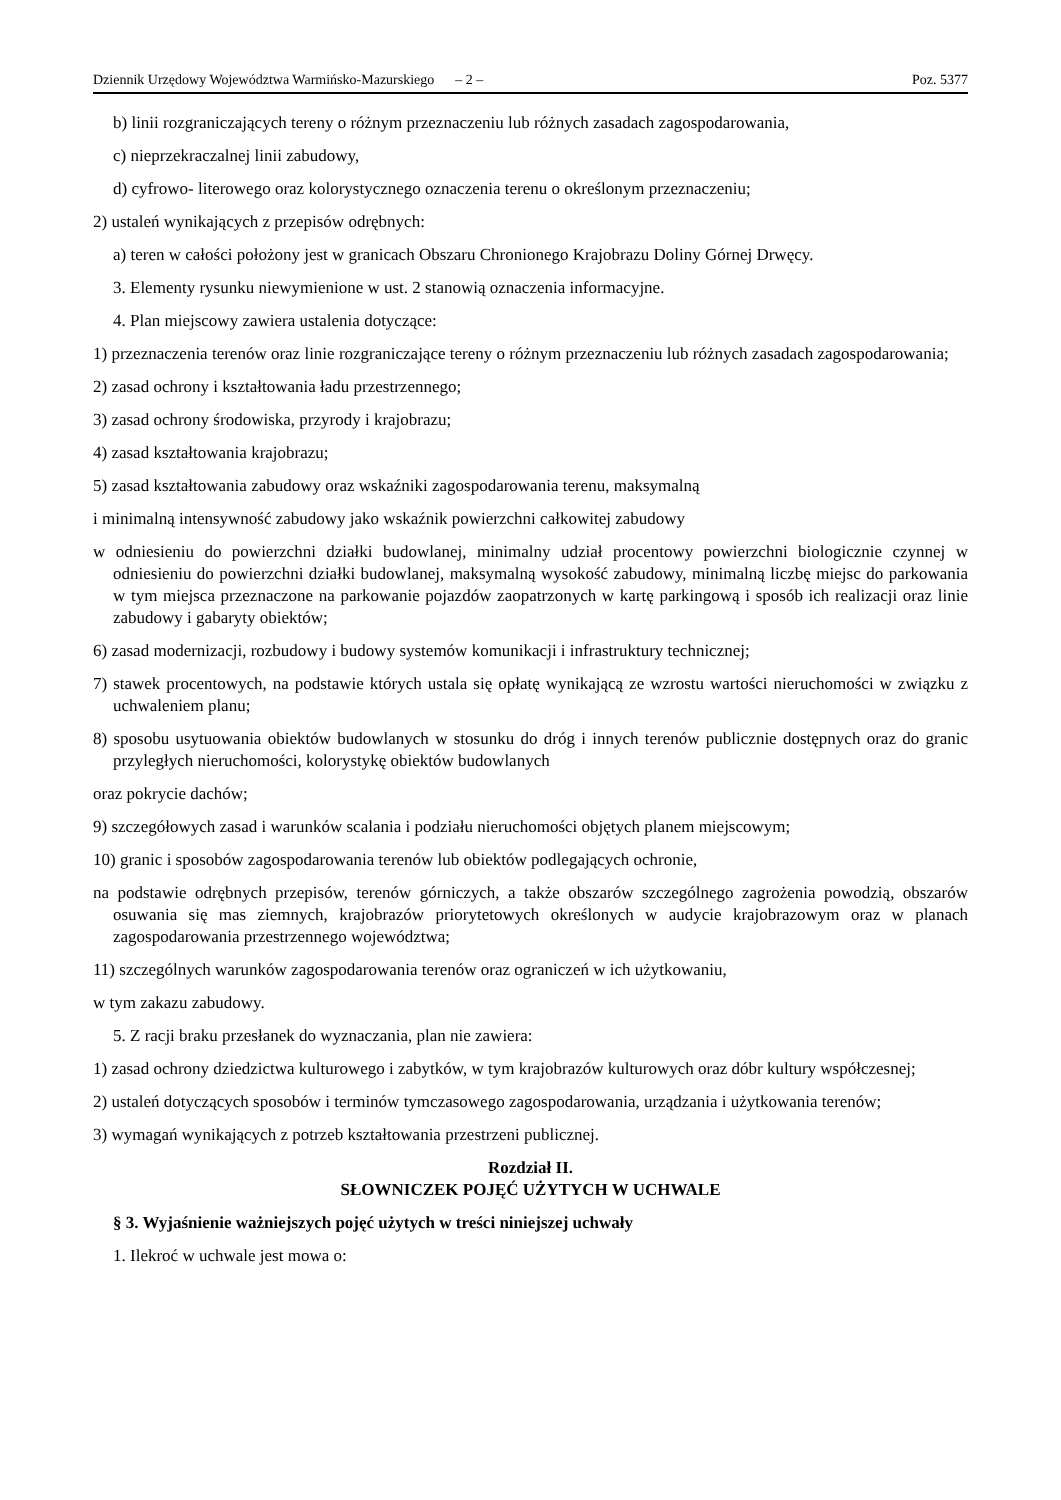Dziennik Urzędowy Województwa Warmińsko-Mazurskiego – 2 – Poz. 5377
b) linii rozgraniczających tereny o różnym przeznaczeniu lub różnych zasadach zagospodarowania,
c) nieprzekraczalnej linii zabudowy,
d) cyfrowo- literowego oraz kolorystycznego oznaczenia terenu o określonym przeznaczeniu;
2) ustaleń wynikających z przepisów odrębnych:
a) teren w całości położony jest w granicach Obszaru Chronionego Krajobrazu Doliny Górnej Drwęcy.
3. Elementy rysunku niewymienione w ust. 2 stanowią oznaczenia informacyjne.
4. Plan miejscowy zawiera ustalenia dotyczące:
1) przeznaczenia terenów oraz linie rozgraniczające tereny o różnym przeznaczeniu lub różnych zasadach zagospodarowania;
2) zasad ochrony i kształtowania ładu przestrzennego;
3) zasad ochrony środowiska, przyrody i krajobrazu;
4) zasad kształtowania krajobrazu;
5) zasad kształtowania zabudowy oraz wskaźniki zagospodarowania terenu, maksymalną
i minimalną intensywność zabudowy jako wskaźnik powierzchni całkowitej zabudowy
w odniesieniu do powierzchni działki budowlanej, minimalny udział procentowy powierzchni biologicznie czynnej w odniesieniu do powierzchni działki budowlanej, maksymalną wysokość zabudowy, minimalną liczbę miejsc do parkowania w tym miejsca przeznaczone na parkowanie pojazdów zaopatrzonych w kartę parkingową i sposób ich realizacji oraz linie zabudowy i gabaryty obiektów;
6) zasad modernizacji, rozbudowy i budowy systemów komunikacji i infrastruktury technicznej;
7) stawek procentowych, na podstawie których ustala się opłatę wynikającą ze wzrostu wartości nieruchomości w związku z uchwaleniem planu;
8) sposobu usytuowania obiektów budowlanych w stosunku do dróg i innych terenów publicznie dostępnych oraz do granic przyległych nieruchomości, kolorystykę obiektów budowlanych
oraz pokrycie dachów;
9) szczegółowych zasad i warunków scalania i podziału nieruchomości objętych planem miejscowym;
10) granic i sposobów zagospodarowania terenów lub obiektów podlegających ochronie,
na podstawie odrębnych przepisów, terenów górniczych, a także obszarów szczególnego zagrożenia powodzią, obszarów osuwania się mas ziemnych, krajobrazów priorytetowych określonych w audycie krajobrazowym oraz w planach zagospodarowania przestrzennego województwa;
11) szczególnych warunków zagospodarowania terenów oraz ograniczeń w ich użytkowaniu,
w tym zakazu zabudowy.
5. Z racji braku przesłanek do wyznaczania, plan nie zawiera:
1) zasad ochrony dziedzictwa kulturowego i zabytków, w tym krajobrazów kulturowych oraz dóbr kultury współczesnej;
2) ustaleń dotyczących sposobów i terminów tymczasowego zagospodarowania, urządzania i użytkowania terenów;
3) wymagań wynikających z potrzeb kształtowania przestrzeni publicznej.
Rozdział II.
SŁOWNICZEK POJĘĆ UŻYTYCH W UCHWALE
§ 3. Wyjaśnienie ważniejszych pojęć użytych w treści niniejszej uchwały
1. Ilekroć w uchwale jest mowa o: